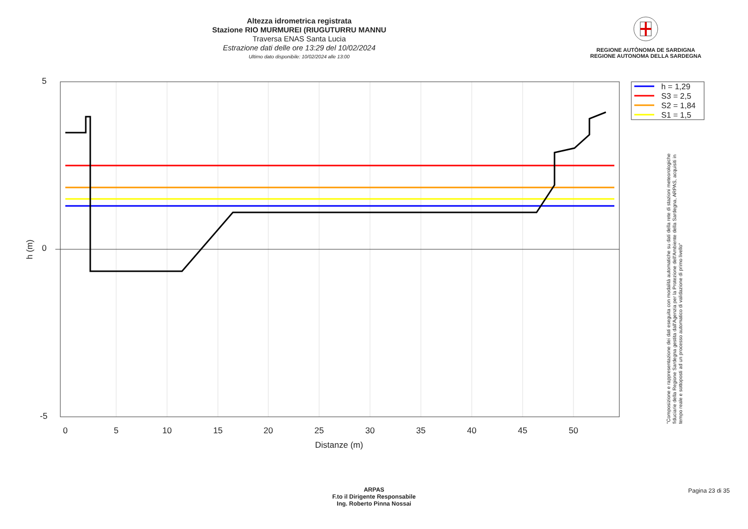Altezza idrometrica registrata
Stazione RIO MURMUREI (RIUGUTURRU MANNU
Traversa ENAS Santa Lucia
Estrazione dati delle ore 13:29 del 10/02/2024
Ultimo dato disponibile: 10/02/2024 alle 13:00
REGIONE AUTÒNOMA DE SARDIGNA
REGIONE AUTONOMA DELLA SARDEGNA
5
0
-5
h (m)
0
5
10
15
20
25
30
35
40
45
50
Distanze (m)
h = 1,29
S3 = 2,5
S2 = 1,84
S1 = 1,5
"Composizione e rappresentazione dei dati eseguita con modalità automatiche su dati della rete di stazioni meteorologiche fiduciarie della Regione Sardegna gestita dall'Agenzia per la Protezione dell'Ambiente della Sardegna, ARPAS, acquisiti in tempo reale e sottoposti ad un processo automatico di validazione di primo livello"
ARPAS
F.to il Dirigente Responsabile
Ing. Roberto Pinna Nossai
Pagina 23 di 35